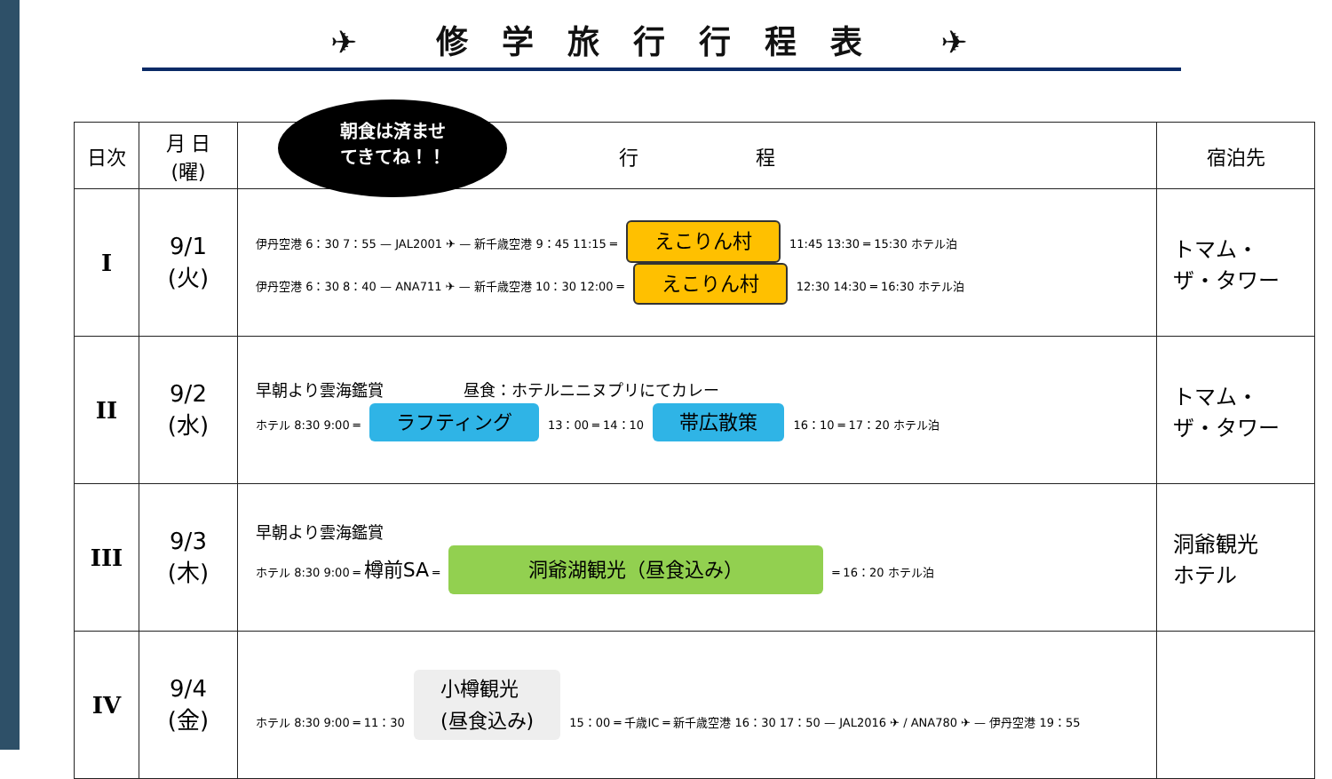✈ 修学旅行行程表 ✈
朝食は済ませ
てきてね！！
| 日次 | 月 日 (曜) | 行 程 | 宿泊先 |
| --- | --- | --- | --- |
| I | 9/1 (火) | 伊丹空港 6：30 7：55 — JAL2001 ✈ — 新千歳空港 9：45 11:15 ═ えこりん村 11:45 13:30 ═ 15:30 ホテル泊 伊丹空港 6：30 8：40 — ANA711 ✈ — 新千歳空港 10：30 12:00 ═ えこりん村 12:30 14:30 ═ 16:30 ホテル泊 | トマム・ ザ・タワー |
| II | 9/2 (水) | 早朝より雲海鑑賞 昼食：ホテルニニヌプリにてカレー ホテル 8:30 9:00 ═ ラフティング 13：00 ═ 14：10 帯広散策 16：10 ═ 17：20 ホテル泊 | トマム・ ザ・タワー |
| III | 9/3 (木) | 早朝より雲海鑑賞 ホテル 8:30 9:00 ═ 樽前SA ═ 洞爺湖観光（昼食込み） ═ 16：20 ホテル泊 | 洞爺観光 ホテル |
| IV | 9/4 (金) | ホテル 8:30 9:00 ═ 11：30 小樽観光 (昼食込み) 15：00 ═ 千歳IC ═ 新千歳空港 16：30 17：50 — JAL2016 ✈ / ANA780 ✈ — 伊丹空港 19：55 | |